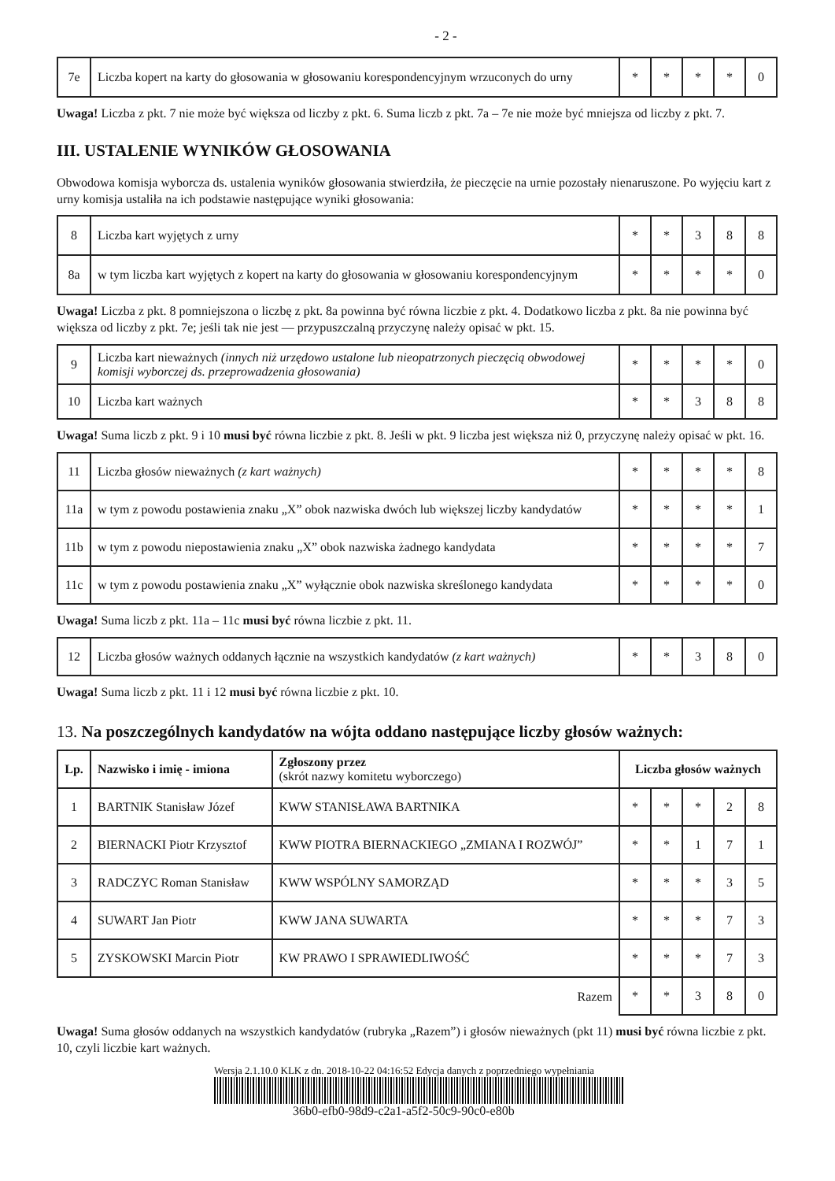- 2 -
| 7e | Liczba kopert na karty do głosowania w głosowaniu korespondencyjnym wrzuconych do urny | * | * | * | * | 0 |
Uwaga! Liczba z pkt. 7 nie może być większa od liczby z pkt. 6. Suma liczb z pkt. 7a – 7e nie może być mniejsza od liczby z pkt. 7.
III. USTALENIE WYNIKÓW GŁOSOWANIA
Obwodowa komisja wyborcza ds. ustalenia wyników głosowania stwierdziła, że pieczęcie na urnie pozostały nienaruszone. Po wyjęciu kart z urny komisja ustaliła na ich podstawie następujące wyniki głosowania:
| 8 | Liczba kart wyjętych z urny | * | * | 3 | 8 | 8 |
| 8a | w tym liczba kart wyjętych z kopert na karty do głosowania w głosowaniu korespondencyjnym | * | * | * | * | 0 |
Uwaga! Liczba z pkt. 8 pomniejszona o liczbę z pkt. 8a powinna być równa liczbie z pkt. 4. Dodatkowo liczba z pkt. 8a nie powinna być większa od liczby z pkt. 7e; jeśli tak nie jest — przypuszczalną przyczynę należy opisać w pkt. 15.
| 9 | Liczba kart nieważnych (innych niż urzędowo ustalone lub nieopatrzonych pieczęcią obwodowej komisji wyborczej ds. przeprowadzenia głosowania) | * | * | * | * | 0 |
| 10 | Liczba kart ważnych | * | * | 3 | 8 | 8 |
Uwaga! Suma liczb z pkt. 9 i 10 musi być równa liczbie z pkt. 8. Jeśli w pkt. 9 liczba jest większa niż 0, przyczynę należy opisać w pkt. 16.
| 11 | Liczba głosów nieważnych (z kart ważnych) | * | * | * | * | 8 |
| 11a | w tym z powodu postawienia znaku „X” obok nazwiska dwóch lub większej liczby kandydatów | * | * | * | * | 1 |
| 11b | w tym z powodu niepostawienia znaku „X” obok nazwiska żadnego kandydata | * | * | * | * | 7 |
| 11c | w tym z powodu postawienia znaku „X” wyłącznie obok nazwiska skreślonego kandydata | * | * | * | * | 0 |
Uwaga! Suma liczb z pkt. 11a – 11c musi być równa liczbie z pkt. 11.
| 12 | Liczba głosów ważnych oddanych łącznie na wszystkich kandydatów (z kart ważnych) | * | * | 3 | 8 | 0 |
Uwaga! Suma liczb z pkt. 11 i 12 musi być równa liczbie z pkt. 10.
13. Na poszczególnych kandydatów na wójta oddano następujące liczby głosów ważnych:
| Lp. | Nazwisko i imię - imiona | Zgłoszony przez (skrót nazwy komitetu wyborczego) | Liczba głosów ważnych | | | | |
| --- | --- | --- | --- | --- | --- | --- | --- |
| 1 | BARTNIK Stanisław Józef | KWW STANISŁAWA BARTNIKA | * | * | * | 2 | 8 |
| 2 | BIERNACKI Piotr Krzysztof | KWW PIOTRA BIERNACKIEGO „ZMIANA I ROZWÓJ” | * | * | 1 | 7 | 1 |
| 3 | RADCZYC Roman Stanisław | KWW WSPÓLNY SAMORZĄD | * | * | * | 3 | 5 |
| 4 | SUWART Jan Piotr | KWW JANA SUWARTA | * | * | * | 7 | 3 |
| 5 | ZYSKOWSKI Marcin Piotr | KW PRAWO I SPRAWIEDLIWOŚĆ | * | * | * | 7 | 3 |
| Razem | | | * | * | 3 | 8 | 0 |
Uwaga! Suma głosów oddanych na wszystkich kandydatów (rubryka „Razem”) i głosów nieważnych (pkt 11) musi być równa liczbie z pkt. 10, czyli liczbie kart ważnych.
Wersja 2.1.10.0 KLK z dn. 2018-10-22 04:16:52 Edycja danych z poprzedniego wypełniania
36b0-efb0-98d9-c2a1-a5f2-50c9-90c0-e80b